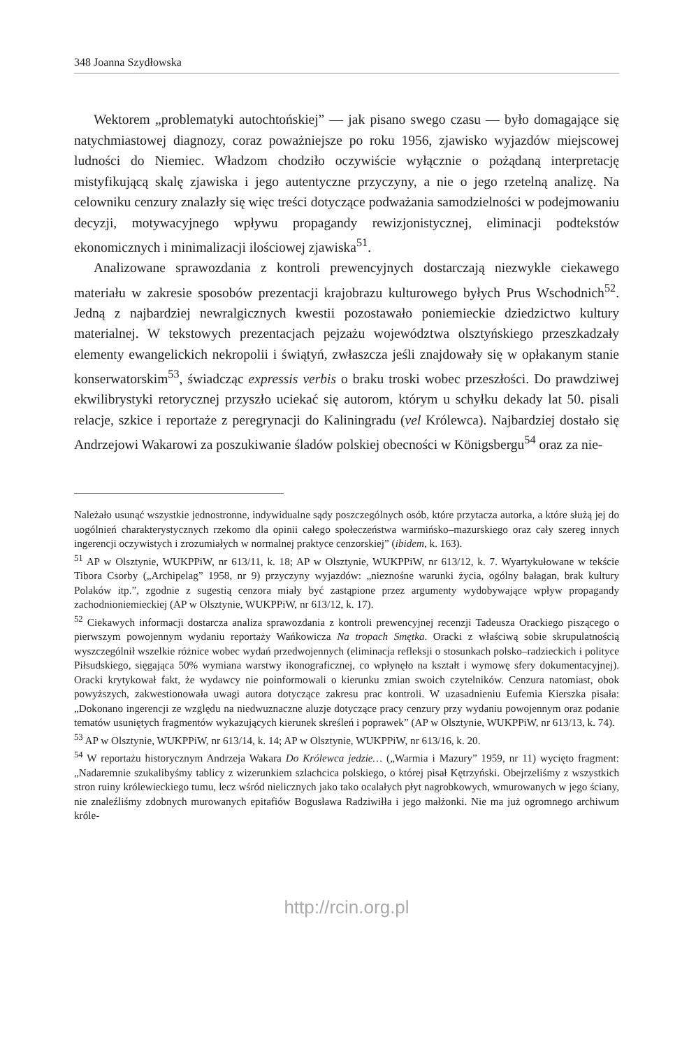348 Joanna Szydłowska
Wektorem „problematyki autochtońskiej” — jak pisano swego czasu — było domagające się natychmiastowej diagnozy, coraz poważniejsze po roku 1956, zjawisko wyjazdów miejscowej ludności do Niemiec. Władzom chodziło oczywiście wyłącznie o pożądaną interpretację mistyfikującą skalę zjawiska i jego autentyczne przyczyny, a nie o jego rzetelną analizę. Na celowniku cenzury znalazły się więc treści dotyczące podważania samodzielności w podejmowaniu decyzji, motywacyjnego wpływu propagandy rewizjonistycznej, eliminacji podtekstów ekonomicznych i minimalizacji ilościowej zjawiska<sup>51</sup>.
Analizowane sprawozdania z kontroli prewencyjnych dostarczają niezwykle ciekawego materiału w zakresie sposobów prezentacji krajobrazu kulturowego byłych Prus Wschodnich<sup>52</sup>. Jedną z najbardziej newralgicznych kwestii pozostawało poniemieckie dziedzictwo kultury materialnej. W tekstowych prezentacjach pejzażu województwa olsztyńskiego przeszkadzały elementy ewangelickich nekropolii i świątyń, zwłaszcza jeśli znajdowały się w opłakanym stanie konserwatorskim<sup>53</sup>, świadcząc expressis verbis o braku troski wobec przeszłości. Do prawdziwej ekwilibrystyki retorycznej przyszło uciekać się autorom, którym u schyłku dekady lat 50. pisali relacje, szkice i reportaże z peregrynacji do Kaliningradu (vel Królewca). Najbardziej dostało się Andrzejowi Wakarowi za poszukiwanie śladów polskiej obecności w Königsbergu<sup>54</sup> oraz za nie-
Należało usunąć wszystkie jednostronne, indywidualne sądy poszczególnych osób, które przytacza autorka, a które służą jej do uogólnień charakterystycznych rzekomo dla opinii całego społeczeństwa warmińsko–mazurskiego oraz cały szereg innych ingerencji oczywistych i zrozumiałych w normalnej praktyce cenzorskiej” (ibidem, k. 163).
<sup>51</sup> AP w Olsztynie, WUKPPiW, nr 613/11, k. 18; AP w Olsztynie, WUKPPiW, nr 613/12, k. 7. Wyartykułowane w tekście Tibora Csorby („Archipelag” 1958, nr 9) przyczyny wyjazdów: „nieznośne warunki życia, ogólny bałagan, brak kultury Polaków itp.”, zgodnie z sugestią cenzora miały być zastąpione przez argumenty wydobywające wpływ propagandy zachodnioniemieckiej (AP w Olsztynie, WUKPPiW, nr 613/12, k. 17).
<sup>52</sup> Ciekawych informacji dostarcza analiza sprawozdania z kontroli prewencyjnej recenzji Tadeusza Orackiego piszącego o pierwszym powojennym wydaniu reportaży Wańkowicza Na tropach Smętka. Oracki z właściwą sobie skrupulatnością wyszczególnił wszelkie różnice wobec wydań przedwojennych (eliminacja refleksji o stosunkach polsko–radzieckich i polityce Piłsudskiego, sięgająca 50% wymiana warstwy ikonograficznej, co wpłynęło na kształt i wymowę sfery dokumentacyjnej). Oracki krytykował fakt, że wydawcy nie poinformowali o kierunku zmian swoich czytelników. Cenzura natomiast, obok powyższych, zakwestionowała uwagi autora dotyczące zakresu prac kontroli. W uzasadnieniu Eufemia Kierszka pisała: „Dokonano ingerencji ze względu na niedwuznaczne aluzje dotyczące pracy cenzury przy wydaniu powojennym oraz podanie tematów usuniętych fragmentów wykazujących kierunek skreśleń i poprawek” (AP w Olsztynie, WUKPPiW, nr 613/13, k. 74).
<sup>53</sup> AP w Olsztynie, WUKPPiW, nr 613/14, k. 14; AP w Olsztynie, WUKPPiW, nr 613/16, k. 20.
<sup>54</sup> W reportażu historycznym Andrzeja Wakara Do Królewca jedzie… („Warmia i Mazury” 1959, nr 11) wycięto fragment: „Nadaremnie szukalibyśmy tablicy z wizerunkiem szlachcica polskiego, o której pisał Kętrzyński. Obejrzeliśmy z wszystkich stron ruiny królewieckiego tumu, lecz wśród nielicznych jako tako ocalałych płyt nagrobkowych, wmurowanych w jego ściany, nie znaleźliśmy zdobnych murowanych epitafiów Bogusława Radziwiłła i jego małżonki. Nie ma już ogromnego archiwum króle-
http://rcin.org.pl